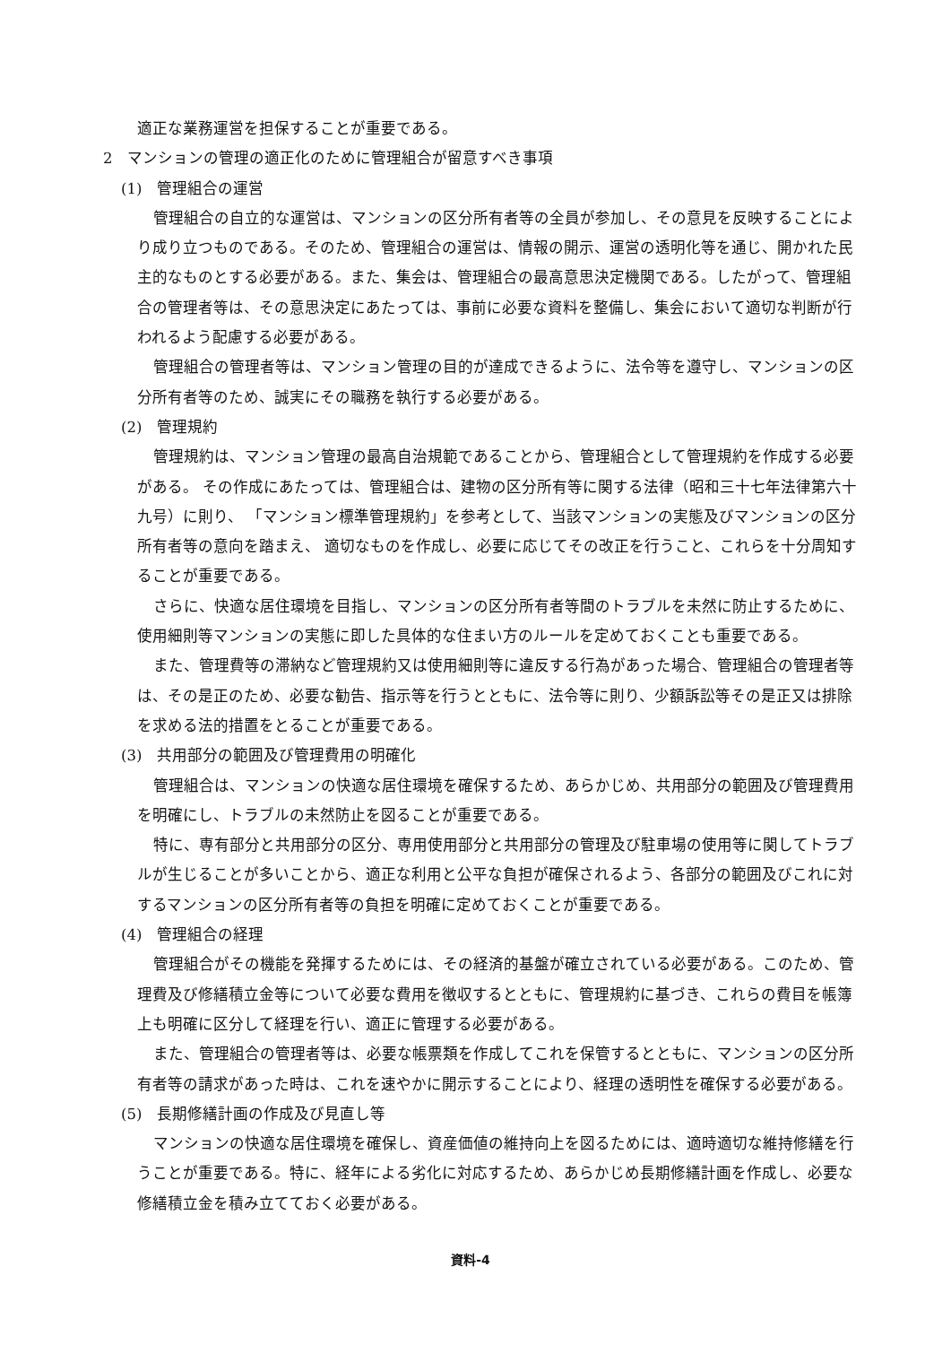適正な業務運営を担保することが重要である。
2　マンションの管理の適正化のために管理組合が留意すべき事項
(1)　管理組合の運営
管理組合の自立的な運営は、マンションの区分所有者等の全員が参加し、その意見を反映することにより成り立つものである。そのため、管理組合の運営は、情報の開示、運営の透明化等を通じ、開かれた民主的なものとする必要がある。また、集会は、管理組合の最高意思決定機関である。したがって、管理組合の管理者等は、その意思決定にあたっては、事前に必要な資料を整備し、集会において適切な判断が行われるよう配慮する必要がある。
管理組合の管理者等は、マンション管理の目的が達成できるように、法令等を遵守し、マンションの区分所有者等のため、誠実にその職務を執行する必要がある。
(2)　管理規約
管理規約は、マンション管理の最高自治規範であることから、管理組合として管理規約を作成する必要がある。 その作成にあたっては、管理組合は、建物の区分所有等に関する法律（昭和三十七年法律第六十九号）に則り、 「マンション標準管理規約」を参考として、当該マンションの実態及びマンションの区分所有者等の意向を踏まえ、 適切なものを作成し、必要に応じてその改正を行うこと、これらを十分周知することが重要である。
さらに、快適な居住環境を目指し、マンションの区分所有者等間のトラブルを未然に防止するために、 使用細則等マンションの実態に即した具体的な住まい方のルールを定めておくことも重要である。
また、管理費等の滞納など管理規約又は使用細則等に違反する行為があった場合、管理組合の管理者等は、その是正のため、必要な勧告、指示等を行うとともに、法令等に則り、少額訴訟等その是正又は排除を求める法的措置をとることが重要である。
(3)　共用部分の範囲及び管理費用の明確化
管理組合は、マンションの快適な居住環境を確保するため、あらかじめ、共用部分の範囲及び管理費用を明確にし、トラブルの未然防止を図ることが重要である。
特に、専有部分と共用部分の区分、専用使用部分と共用部分の管理及び駐車場の使用等に関してトラブルが生じることが多いことから、適正な利用と公平な負担が確保されるよう、各部分の範囲及びこれに対するマンションの区分所有者等の負担を明確に定めておくことが重要である。
(4)　管理組合の経理
管理組合がその機能を発揮するためには、その経済的基盤が確立されている必要がある。このため、管理費及び修繕積立金等について必要な費用を徴収するとともに、管理規約に基づき、これらの費目を帳簿上も明確に区分して経理を行い、適正に管理する必要がある。
また、管理組合の管理者等は、必要な帳票類を作成してこれを保管するとともに、マンションの区分所有者等の請求があった時は、これを速やかに開示することにより、経理の透明性を確保する必要がある。
(5)　長期修繕計画の作成及び見直し等
マンションの快適な居住環境を確保し、資産価値の維持向上を図るためには、適時適切な維持修繕を行うことが重要である。特に、経年による劣化に対応するため、あらかじめ長期修繕計画を作成し、必要な修繕積立金を積み立てておく必要がある。
資料-4